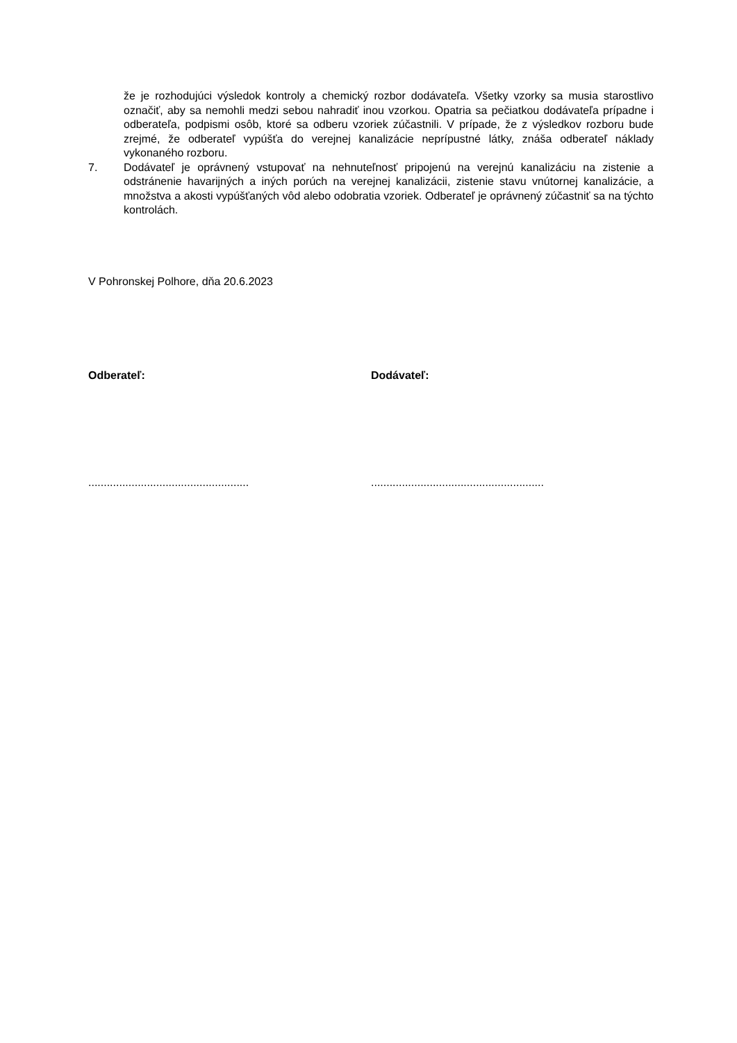že je rozhodujúci výsledok kontroly a chemický rozbor dodávateľa. Všetky vzorky sa musia starostlivo označiť, aby sa nemohli medzi sebou nahradiť inou vzorkou. Opatria sa pečiatkou dodávateľa prípadne i odberateľa, podpismi osôb, ktoré sa odberu vzoriek zúčastnili. V prípade, že z výsledkov rozboru bude zrejmé, že odberateľ vypúšťa do verejnej kanalizácie neprípustné látky, znáša odberateľ náklady vykonaného rozboru.
7. Dodávateľ je oprávnený vstupovať na nehnuteľnosť pripojenú na verejnú kanalizáciu na zistenie a odstránenie havarijných a iných porúch na verejnej kanalizácii, zistenie stavu vnútornej kanalizácie, a množstva a akosti vypúšťaných vôd alebo odobratia vzoriek. Odberateľ je oprávnený zúčastniť sa na týchto kontrolách.
V Pohronskej Polhore, dňa 20.6.2023
Odberateľ: Dodávateľ:
....................................................
........................................................